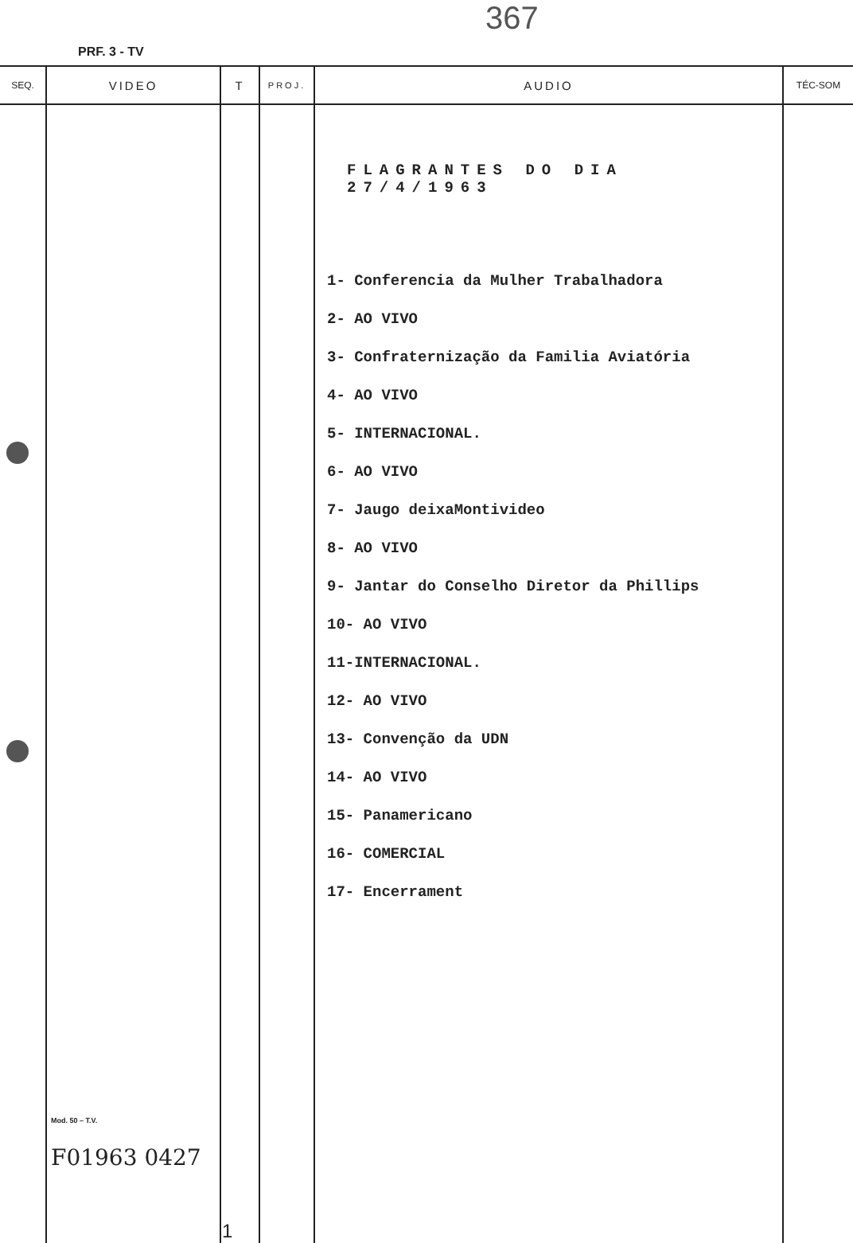367
PRF. 3 - TV
| SEQ. | VIDEO | T | PROJ. | AUDIO | TÉC-SOM |
| --- | --- | --- | --- | --- | --- |
| | Mod. 50 – T.V. F01963 0427 | 1 | | FLAGRANTES DO DIA 27/4/1963 1- Conferencia da Mulher Trabalhadora 2- AO VIVO 3- Confraternização da Familia Aviatória 4- AO VIVO 5- INTERNACIONAL. 6- AO VIVO 7- Jaugo deixaMontivideo 8- AO VIVO 9- Jantar do Conselho Diretor da Phillips 10- AO VIVO 11-INTERNACIONAL. 12- AO VIVO 13- Convenção da UDN 14- AO VIVO 15- Panamericano 16- COMERCIAL 17- Encerrament | |